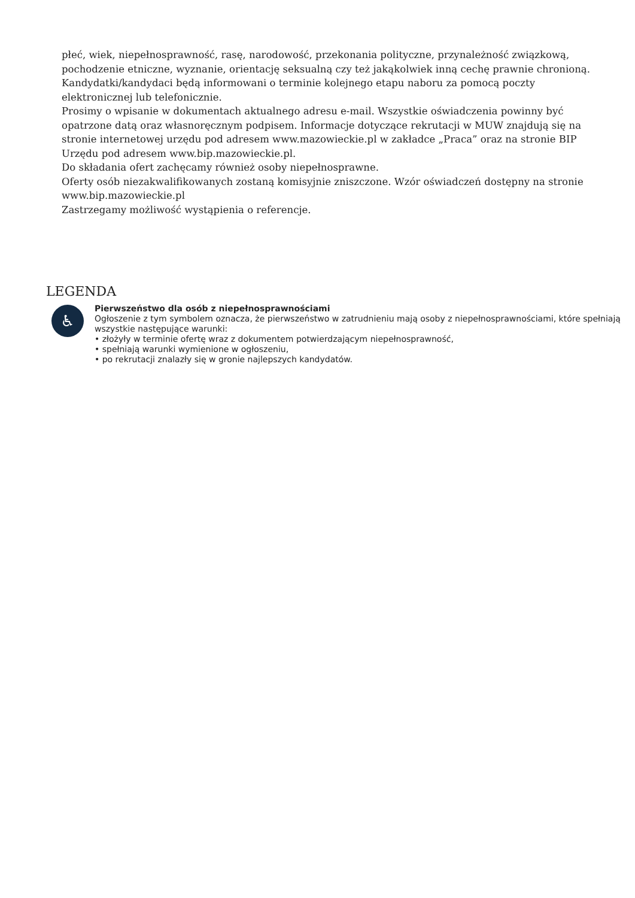płeć, wiek, niepełnosprawność, rasę, narodowość, przekonania polityczne, przynależność związkową, pochodzenie etniczne, wyznanie, orientację seksualną czy też jakąkolwiek inną cechę prawnie chronioną.
Kandydatki/kandydaci będą informowani o terminie kolejnego etapu naboru za pomocą poczty elektronicznej lub telefonicznie.
Prosimy o wpisanie w dokumentach aktualnego adresu e-mail. Wszystkie oświadczenia powinny być opatrzone datą oraz własnoręcznym podpisem. Informacje dotyczące rekrutacji w MUW znajdują się na stronie internetowej urzędu pod adresem www.mazowieckie.pl w zakładce „Praca” oraz na stronie BIP Urzędu pod adresem www.bip.mazowieckie.pl.
Do składania ofert zachęcamy również osoby niepełnosprawne.
Oferty osób niezakwalifikowanych zostaną komisyjnie zniszczone. Wzór oświadczeń dostępny na stronie www.bip.mazowieckie.pl
Zastrzegamy możliwość wystąpienia o referencje.
LEGENDA
♿
Pierwszeństwo dla osób z niepełnosprawnościami
Ogłoszenie z tym symbolem oznacza, że pierwszeństwo w zatrudnieniu mają osoby z niepełnosprawnościami, które spełniają wszystkie następujące warunki:
• złożyły w terminie ofertę wraz z dokumentem potwierdzającym niepełnosprawność,
• spełniają warunki wymienione w ogłoszeniu,
• po rekrutacji znalazły się w gronie najlepszych kandydatów.